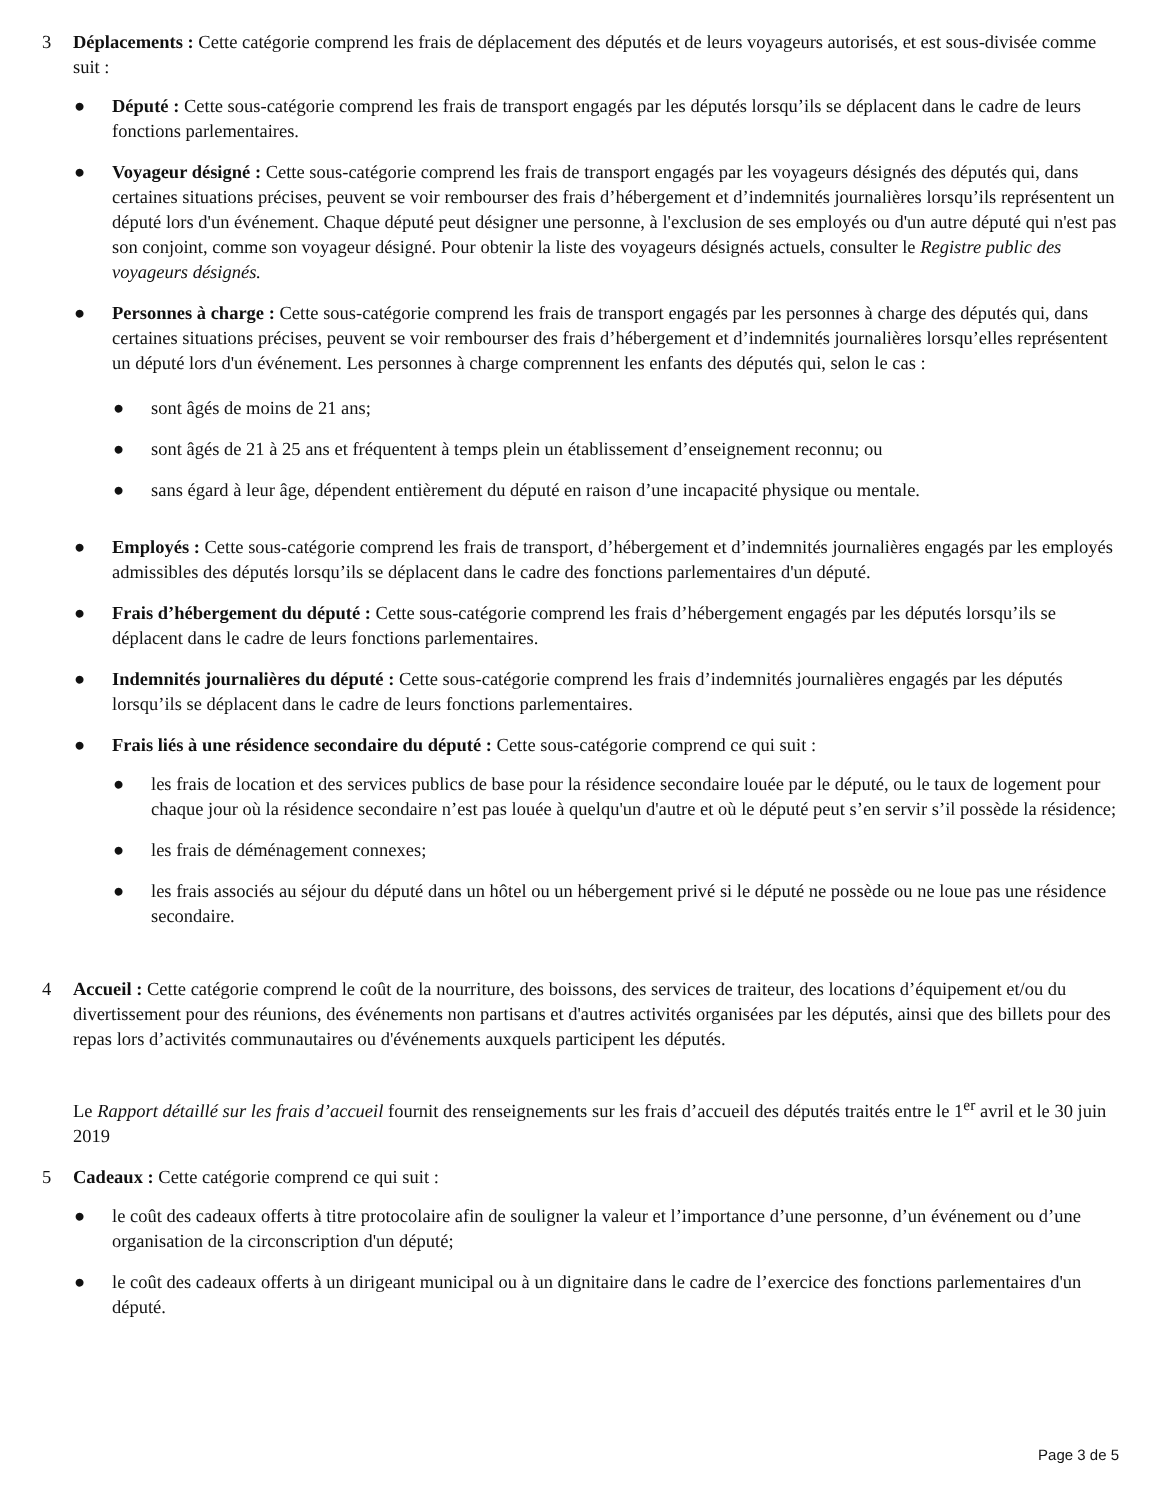3 Déplacements : Cette catégorie comprend les frais de déplacement des députés et de leurs voyageurs autorisés, et est sous-divisée comme suit :
● Député : Cette sous-catégorie comprend les frais de transport engagés par les députés lorsqu’ils se déplacent dans le cadre de leurs fonctions parlementaires.
● Voyageur désigné : Cette sous-catégorie comprend les frais de transport engagés par les voyageurs désignés des députés qui, dans certaines situations précises, peuvent se voir rembourser des frais d’hébergement et d’indemnités journalières lorsqu’ils représentent un député lors d'un événement. Chaque député peut désigner une personne, à l'exclusion de ses employés ou d'un autre député qui n'est pas son conjoint, comme son voyageur désigné. Pour obtenir la liste des voyageurs désignés actuels, consulter le Registre public des voyageurs désignés.
● Personnes à charge : Cette sous-catégorie comprend les frais de transport engagés par les personnes à charge des députés qui, dans certaines situations précises, peuvent se voir rembourser des frais d’hébergement et d’indemnités journalières lorsqu’elles représentent un député lors d'un événement. Les personnes à charge comprennent les enfants des députés qui, selon le cas :
● sont âgés de moins de 21 ans;
● sont âgés de 21 à 25 ans et fréquentent à temps plein un établissement d’enseignement reconnu; ou
● sans égard à leur âge, dépendent entièrement du député en raison d’une incapacité physique ou mentale.
● Employés : Cette sous-catégorie comprend les frais de transport, d’hébergement et d’indemnités journalières engagés par les employés admissibles des députés lorsqu’ils se déplacent dans le cadre des fonctions parlementaires d'un député.
● Frais d’hébergement du député : Cette sous-catégorie comprend les frais d’hébergement engagés par les députés lorsqu’ils se déplacent dans le cadre de leurs fonctions parlementaires.
● Indemnités journalières du député : Cette sous-catégorie comprend les frais d’indemnités journalières engagés par les députés lorsqu’ils se déplacent dans le cadre de leurs fonctions parlementaires.
● Frais liés à une résidence secondaire du député : Cette sous-catégorie comprend ce qui suit :
● les frais de location et des services publics de base pour la résidence secondaire louée par le député, ou le taux de logement pour chaque jour où la résidence secondaire n’est pas louée à quelqu'un d'autre et où le député peut s’en servir s’il possède la résidence;
● les frais de déménagement connexes;
● les frais associés au séjour du député dans un hôtel ou un hébergement privé si le député ne possède ou ne loue pas une résidence secondaire.
4 Accueil : Cette catégorie comprend le coût de la nourriture, des boissons, des services de traiteur, des locations d’équipement et/ou du divertissement pour des réunions, des événements non partisans et d'autres activités organisées par les députés, ainsi que des billets pour des repas lors d’activités communautaires ou d'événements auxquels participent les députés.
Le Rapport détaillé sur les frais d’accueil fournit des renseignements sur les frais d’accueil des députés traités entre le 1<sup>er</sup> avril et le 30 juin 2019
5 Cadeaux : Cette catégorie comprend ce qui suit :
● le coût des cadeaux offerts à titre protocolaire afin de souligner la valeur et l’importance d’une personne, d’un événement ou d’une organisation de la circonscription d'un député;
● le coût des cadeaux offerts à un dirigeant municipal ou à un dignitaire dans le cadre de l’exercice des fonctions parlementaires d'un député.
Page 3 de 5